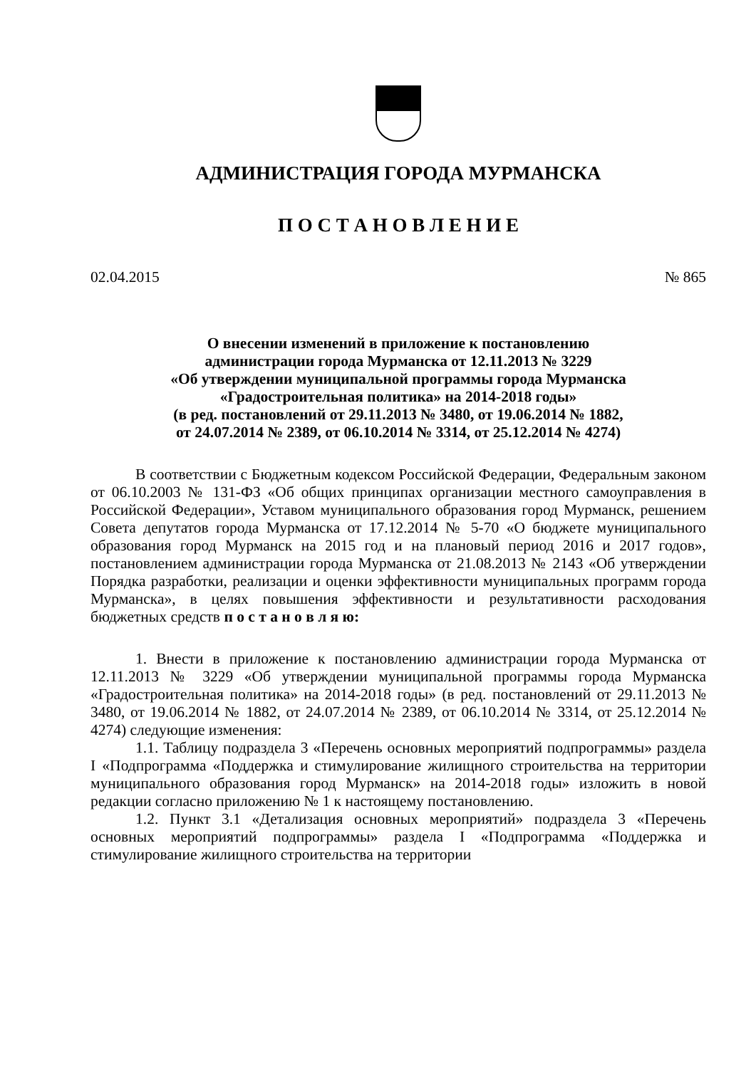АДМИНИСТРАЦИЯ ГОРОДА МУРМАНСКА
П О С Т А Н О В Л Е Н И Е
02.04.2015 № 865
О внесении изменений в приложение к постановлению
администрации города Мурманска от 12.11.2013 № 3229
«Об утверждении муниципальной программы города Мурманска
«Градостроительная политика» на 2014-2018 годы»
(в ред. постановлений от 29.11.2013 № 3480, от 19.06.2014 № 1882,
от 24.07.2014 № 2389, от 06.10.2014 № 3314, от 25.12.2014 № 4274)
В соответствии с Бюджетным кодексом Российской Федерации, Федеральным законом от 06.10.2003 № 131-ФЗ «Об общих принципах организации местного самоуправления в Российской Федерации», Уставом муниципального образования город Мурманск, решением Совета депутатов города Мурманска от 17.12.2014 № 5-70 «О бюджете муниципального образования город Мурманск на 2015 год и на плановый период 2016 и 2017 годов», постановлением администрации города Мурманска от 21.08.2013 № 2143 «Об утверждении Порядка разработки, реализации и оценки эффективности муниципальных программ города Мурманска», в целях повышения эффективности и результативности расходования бюджетных средств п о с т а н о в л я ю:
1. Внести в приложение к постановлению администрации города Мурманска от 12.11.2013 № 3229 «Об утверждении муниципальной программы города Мурманска «Градостроительная политика» на 2014-2018 годы» (в ред. постановлений от 29.11.2013 № 3480, от 19.06.2014 № 1882, от 24.07.2014 № 2389, от 06.10.2014 № 3314, от 25.12.2014 № 4274) следующие изменения:
1.1. Таблицу подраздела 3 «Перечень основных мероприятий подпрограммы» раздела I «Подпрограмма «Поддержка и стимулирование жилищного строительства на территории муниципального образования город Мурманск» на 2014-2018 годы» изложить в новой редакции согласно приложению № 1 к настоящему постановлению.
1.2. Пункт 3.1 «Детализация основных мероприятий» подраздела 3 «Перечень основных мероприятий подпрограммы» раздела I «Подпрограмма «Поддержка и стимулирование жилищного строительства на территории